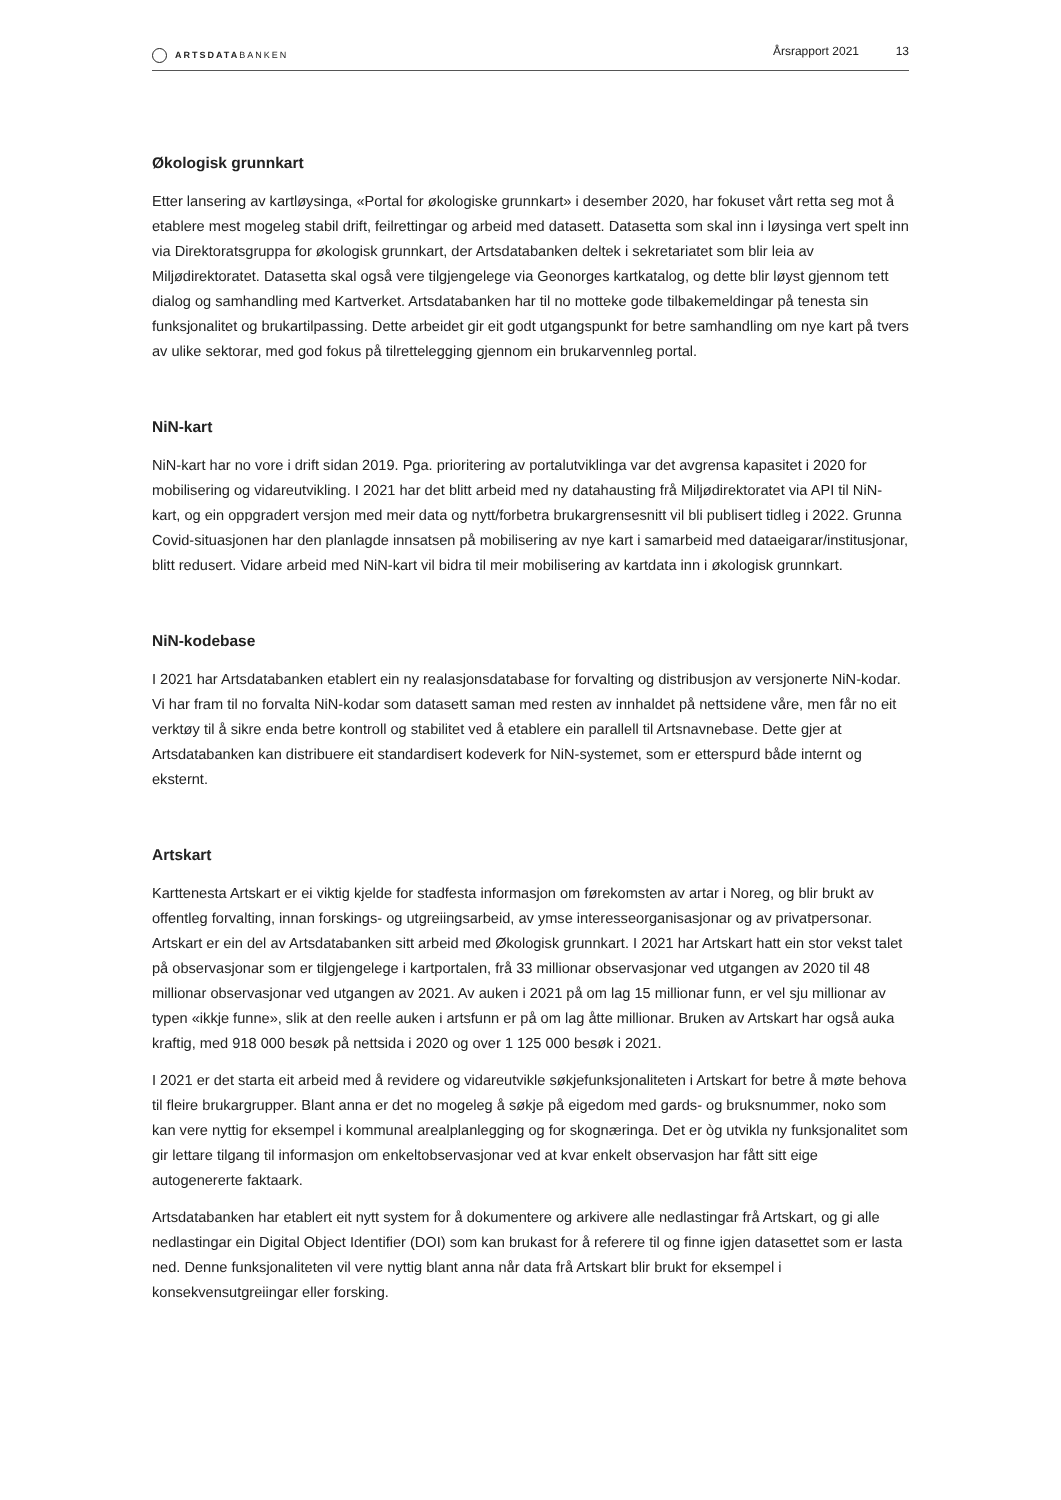ARTSDATABANKEN
Årsrapport 2021 13
Økologisk grunnkart
Etter lansering av kartløysinga, «Portal for økologiske grunnkart» i desember 2020, har fokuset vårt retta seg mot å etablere mest mogeleg stabil drift, feilrettingar og arbeid med datasett. Datasetta som skal inn i løysinga vert spelt inn via Direktoratsgruppa for økologisk grunnkart, der Artsdatabanken deltek i sekretariatet som blir leia av Miljødirektoratet. Datasetta skal også vere tilgjengelege via Geonorges kartkatalog, og dette blir løyst gjennom tett dialog og samhandling med Kartverket. Artsdatabanken har til no motteke gode tilbakemeldingar på tenesta sin funksjonalitet og brukartilpassing. Dette arbeidet gir eit godt utgangspunkt for betre samhandling om nye kart på tvers av ulike sektorar, med god fokus på tilrettelegging gjennom ein brukarvennleg portal.
NiN-kart
NiN-kart har no vore i drift sidan 2019. Pga. prioritering av portalutviklinga var det avgrensa kapasitet i 2020 for mobilisering og vidareutvikling. I 2021 har det blitt arbeid med ny datahausting frå Miljødirektoratet via API til NiN-kart, og ein oppgradert versjon med meir data og nytt/forbetra brukargrensesnitt vil bli publisert tidleg i 2022. Grunna Covid-situasjonen har den planlagde innsatsen på mobilisering av nye kart i samarbeid med dataeigarar/institusjonar, blitt redusert. Vidare arbeid med NiN-kart vil bidra til meir mobilisering av kartdata inn i økologisk grunnkart.
NiN-kodebase
I 2021 har Artsdatabanken etablert ein ny realasjonsdatabase for forvalting og distribusjon av versjonerte NiN-kodar. Vi har fram til no forvalta NiN-kodar som datasett saman med resten av innhaldet på nettsidene våre, men får no eit verktøy til å sikre enda betre kontroll og stabilitet ved å etablere ein parallell til Artsnavnebase. Dette gjer at Artsdatabanken kan distribuere eit standardisert kodeverk for NiN-systemet, som er etterspurd både internt og eksternt.
Artskart
Karttenesta Artskart er ei viktig kjelde for stadfesta informasjon om førekomsten av artar i Noreg, og blir brukt av offentleg forvalting, innan forskings- og utgreiingsarbeid, av ymse interesseorganisasjonar og av privatpersonar. Artskart er ein del av Artsdatabanken sitt arbeid med Økologisk grunnkart. I 2021 har Artskart hatt ein stor vekst talet på observasjonar som er tilgjengelege i kartportalen, frå 33 millionar observasjonar ved utgangen av 2020 til 48 millionar observasjonar ved utgangen av 2021. Av auken i 2021 på om lag 15 millionar funn, er vel sju millionar av typen «ikkje funne», slik at den reelle auken i artsfunn er på om lag åtte millionar. Bruken av Artskart har også auka kraftig, med 918 000 besøk på nettsida i 2020 og over 1 125 000 besøk i 2021.
I 2021 er det starta eit arbeid med å revidere og vidareutvikle søkjefunksjonaliteten i Artskart for betre å møte behova til fleire brukargrupper. Blant anna er det no mogeleg å søkje på eigedom med gards- og bruksnummer, noko som kan vere nyttig for eksempel i kommunal arealplanlegging og for skognæringa. Det er òg utvikla ny funksjonalitet som gir lettare tilgang til informasjon om enkeltobservasjonar ved at kvar enkelt observasjon har fått sitt eige autogenererte faktaark.
Artsdatabanken har etablert eit nytt system for å dokumentere og arkivere alle nedlastingar frå Artskart, og gi alle nedlastingar ein Digital Object Identifier (DOI) som kan brukast for å referere til og finne igjen datasettet som er lasta ned. Denne funksjonaliteten vil vere nyttig blant anna når data frå Artskart blir brukt for eksempel i konsekvensutgreiingar eller forsking.